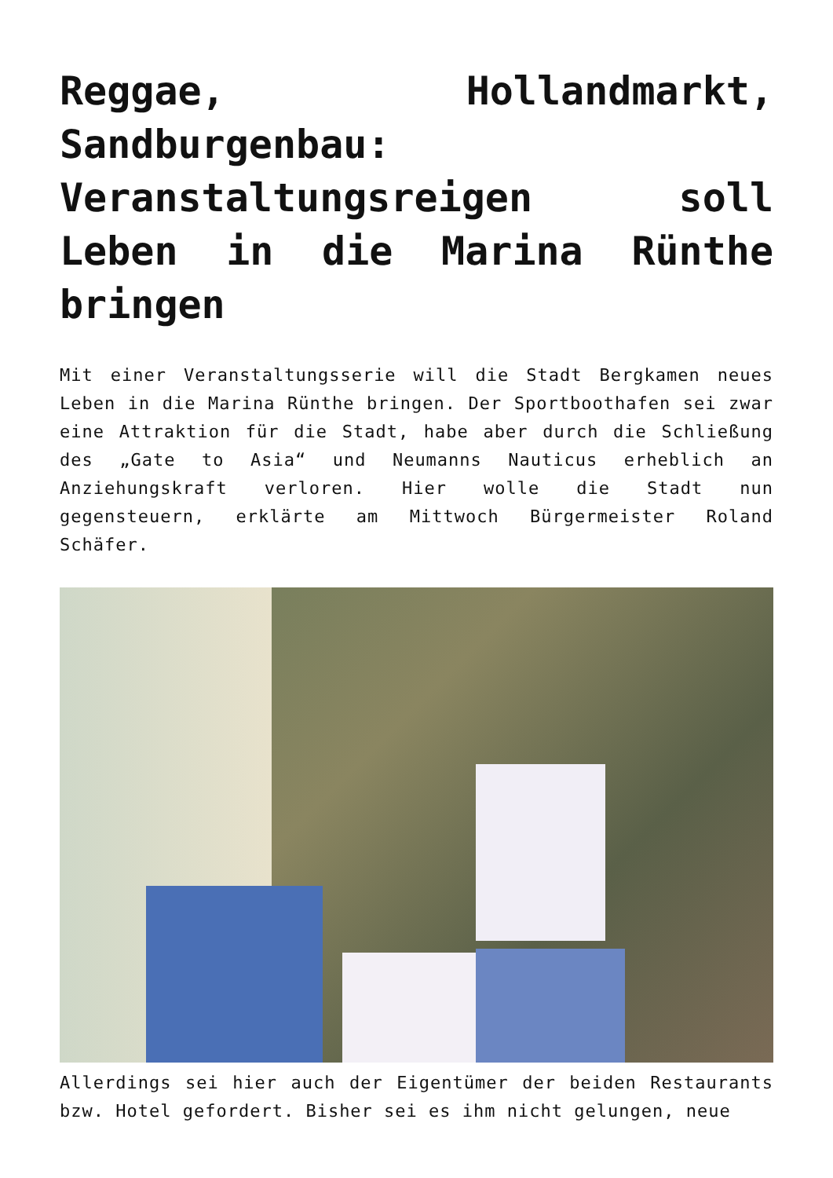Reggae, Hollandmarkt, Sandburgenbau: Veranstaltungsreigen soll Leben in die Marina Rünthe bringen
Mit einer Veranstaltungsserie will die Stadt Bergkamen neues Leben in die Marina Rünthe bringen. Der Sportboothafen sei zwar eine Attraktion für die Stadt, habe aber durch die Schließung des „Gate to Asia“ und Neumanns Nauticus erheblich an Anziehungskraft verloren. Hier wolle die Stadt nun gegensteuern, erklärte am Mittwoch Bürgermeister Roland Schäfer.
Allerdings sei hier auch der Eigentümer der beiden Restaurants bzw. Hotel gefordert. Bisher sei es ihm nicht gelungen, neue